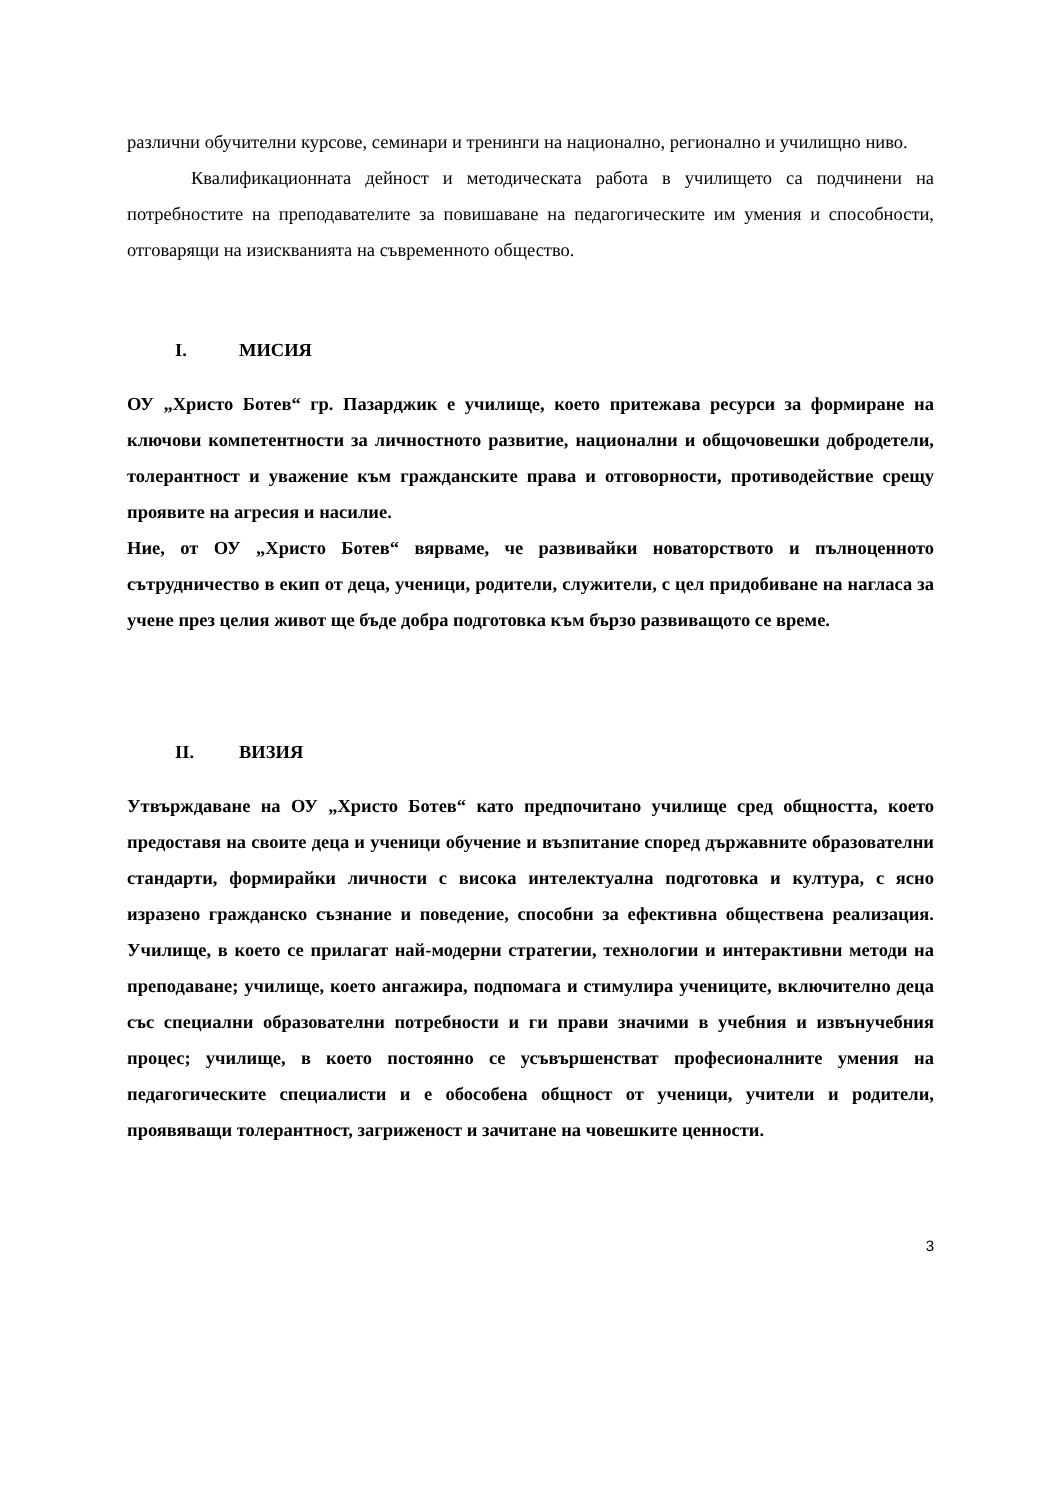различни обучителни курсове, семинари и тренинги на национално, регионално и училищно ниво.
Квалификационната дейност и методическата работа в училището са подчинени на потребностите на преподавателите за повишаване на педагогическите им умения и способности, отговарящи на изискванията на съвременното общество.
I. МИСИЯ
ОУ „Христо Ботев“ гр. Пазарджик е училище, което притежава ресурси за формиране на ключови компетентности за личностното развитие, национални и общочовешки добродетели, толерантност и уважение към гражданските права и отговорности, противодействие срещу проявите на агресия и насилие.
Ние, от ОУ „Христо Ботев“ вярваме, че развивайки новаторството и пълноценното сътрудничество в екип от деца, ученици, родители, служители, с цел придобиване на нагласа за учене през целия живот ще бъде добра подготовка към бързо развиващото се време.
II. ВИЗИЯ
Утвърждаване на ОУ „Христо Ботев“ като предпочитано училище сред общността, което предоставя на своите деца и ученици обучение и възпитание според държавните образователни стандарти, формирайки личности с висока интелектуална подготовка и култура, с ясно изразено гражданско съзнание и поведение, способни за ефективна обществена реализация. Училище, в което се прилагат най-модерни стратегии, технологии и интерактивни методи на преподаване; училище, което ангажира, подпомага и стимулира учениците, включително деца със специални образователни потребности и ги прави значими в учебния и извънучебния процес; училище, в което постоянно се усъвършенстват професионалните умения на педагогическите специалисти и е обособена общност от ученици, учители и родители, проявяващи толерантност, загриженост и зачитане на човешките ценности.
3